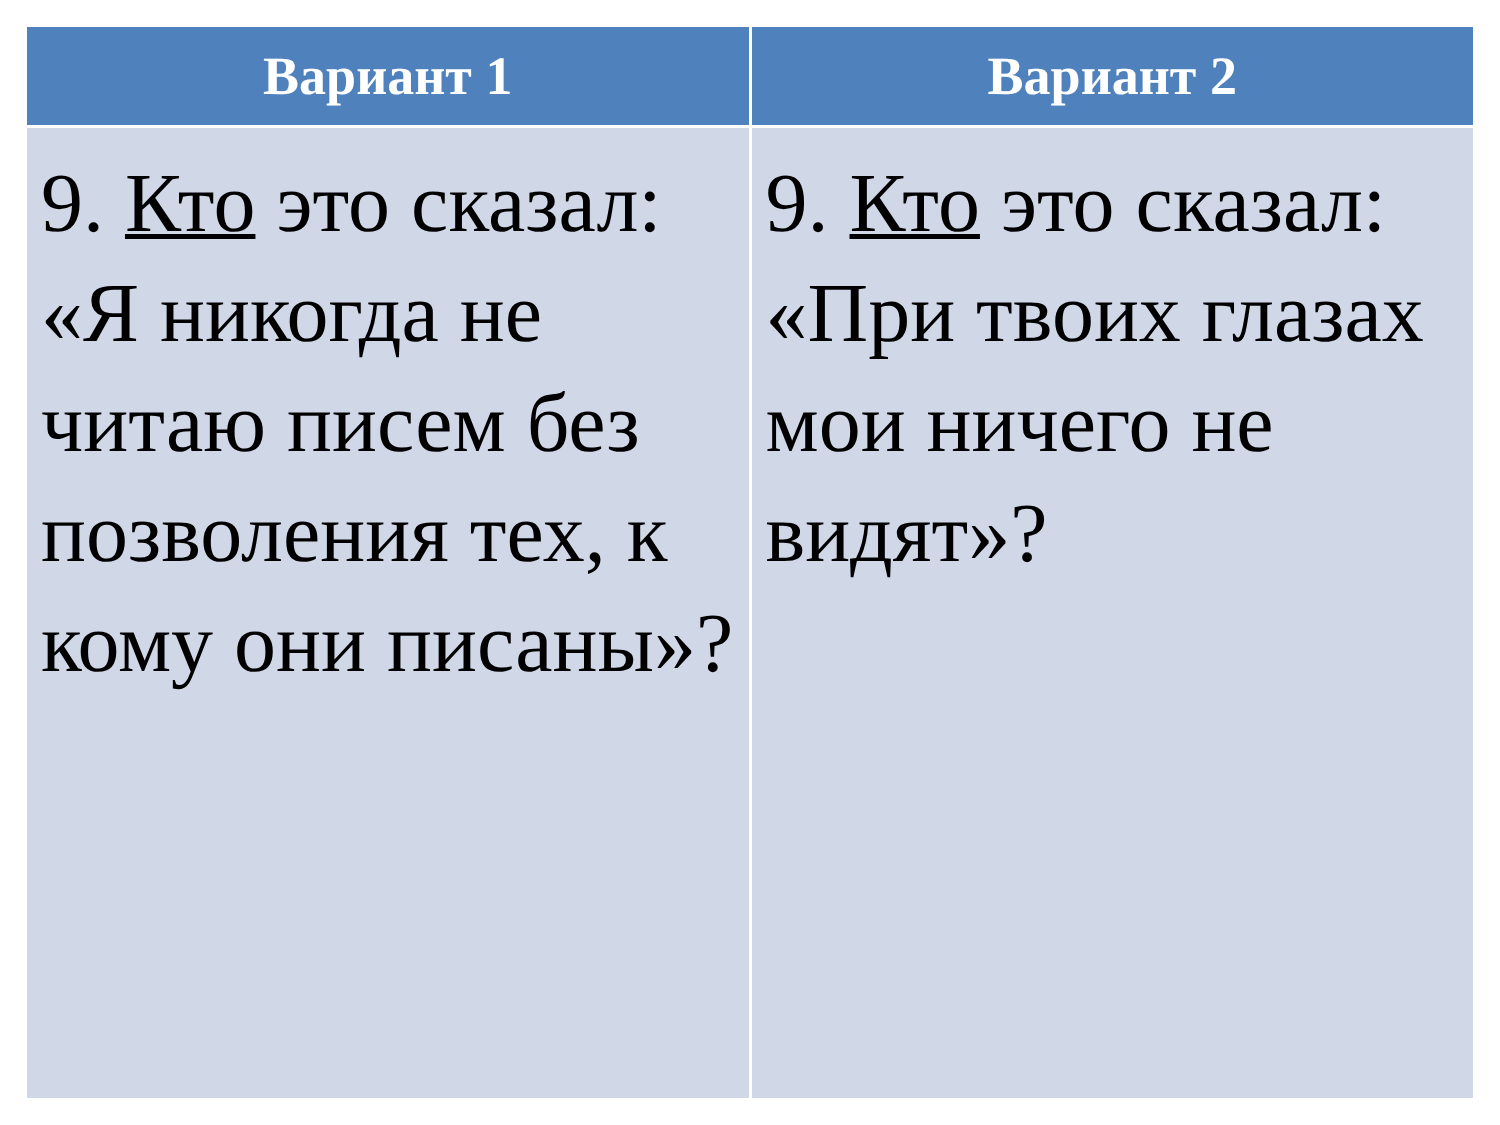| Вариант 1 | Вариант 2 |
| --- | --- |
| 9. Кто это сказал: «Я никогда не читаю писем без позволения тех, к кому они писаны»? | 9. Кто это сказал: «При твоих глазах мои ничего не видят»? |